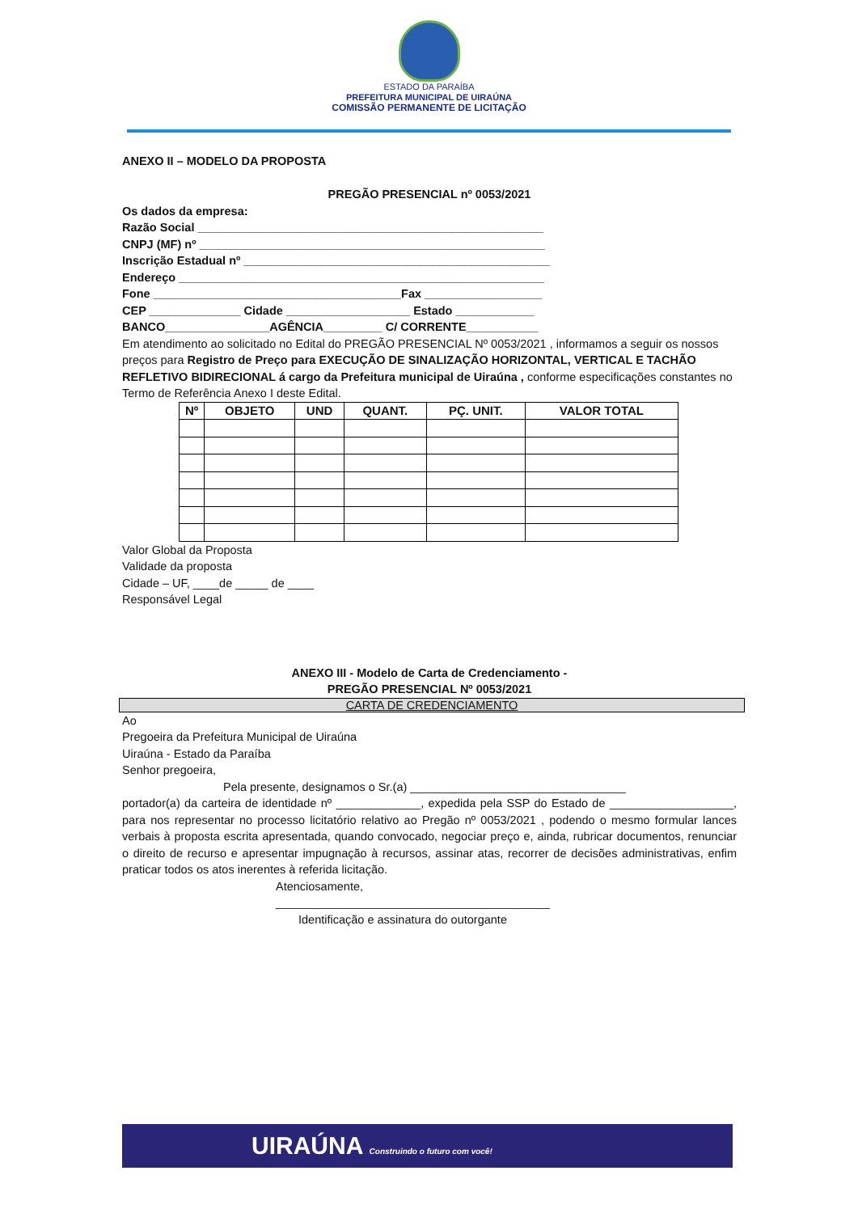ESTADO DA PARAÍBA
PREFEITURA MUNICIPAL DE UIRAÚNA
COMISSÃO PERMANENTE DE LICITAÇÃO
ANEXO II – MODELO DA PROPOSTA
PREGÃO PRESENCIAL nº 0053/2021
Os dados da empresa:
Razão Social _____________________________________________________
CNPJ (MF) nº _____________________________________________________
Inscrição Estadual nº _______________________________________________
Endereço ________________________________________________________
Fone ______________________________________Fax __________________
CEP ______________ Cidade ___________________ Estado ____________
BANCO________________AGÊNCIA_________ C/ CORRENTE___________
Em atendimento ao solicitado no Edital do PREGÃO PRESENCIAL Nº 0053/2021 , informamos a seguir os nossos preços para Registro de Preço para EXECUÇÃO DE SINALIZAÇÃO HORIZONTAL, VERTICAL E TACHÃO REFLETIVO BIDIRECIONAL á cargo da Prefeitura municipal de Uiraúna , conforme especificações constantes no Termo de Referência Anexo I deste Edital.
| Nº | OBJETO | UND | QUANT. | PÇ. UNIT. | VALOR TOTAL |
| --- | --- | --- | --- | --- | --- |
Valor Global da Proposta
Validade da proposta
Cidade – UF, ____de _____ de ____
Responsável Legal
ANEXO III - Modelo de Carta de Credenciamento -
PREGÃO PRESENCIAL Nº 0053/2021
CARTA DE CREDENCIAMENTO
Ao
Pregoeira da Prefeitura Municipal de Uiraúna
Uiraúna - Estado da Paraíba
Senhor pregoeira,
Pela presente, designamos o Sr.(a) _________________________________
portador(a) da carteira de identidade nº _____________, expedida pela SSP do Estado de ___________________, para nos representar no processo licitatório relativo ao Pregão nº 0053/2021 , podendo o mesmo formular lances verbais à proposta escrita apresentada, quando convocado, negociar preço e, ainda, rubricar documentos, renunciar o direito de recurso e apresentar impugnação à recursos, assinar atas, recorrer de decisões administrativas, enfim praticar todos os atos inerentes à referida licitação.
Atenciosamente,
__________________________________________
Identificação e assinatura do outorgante
UIRAÚNA Construindo o futuro com você!